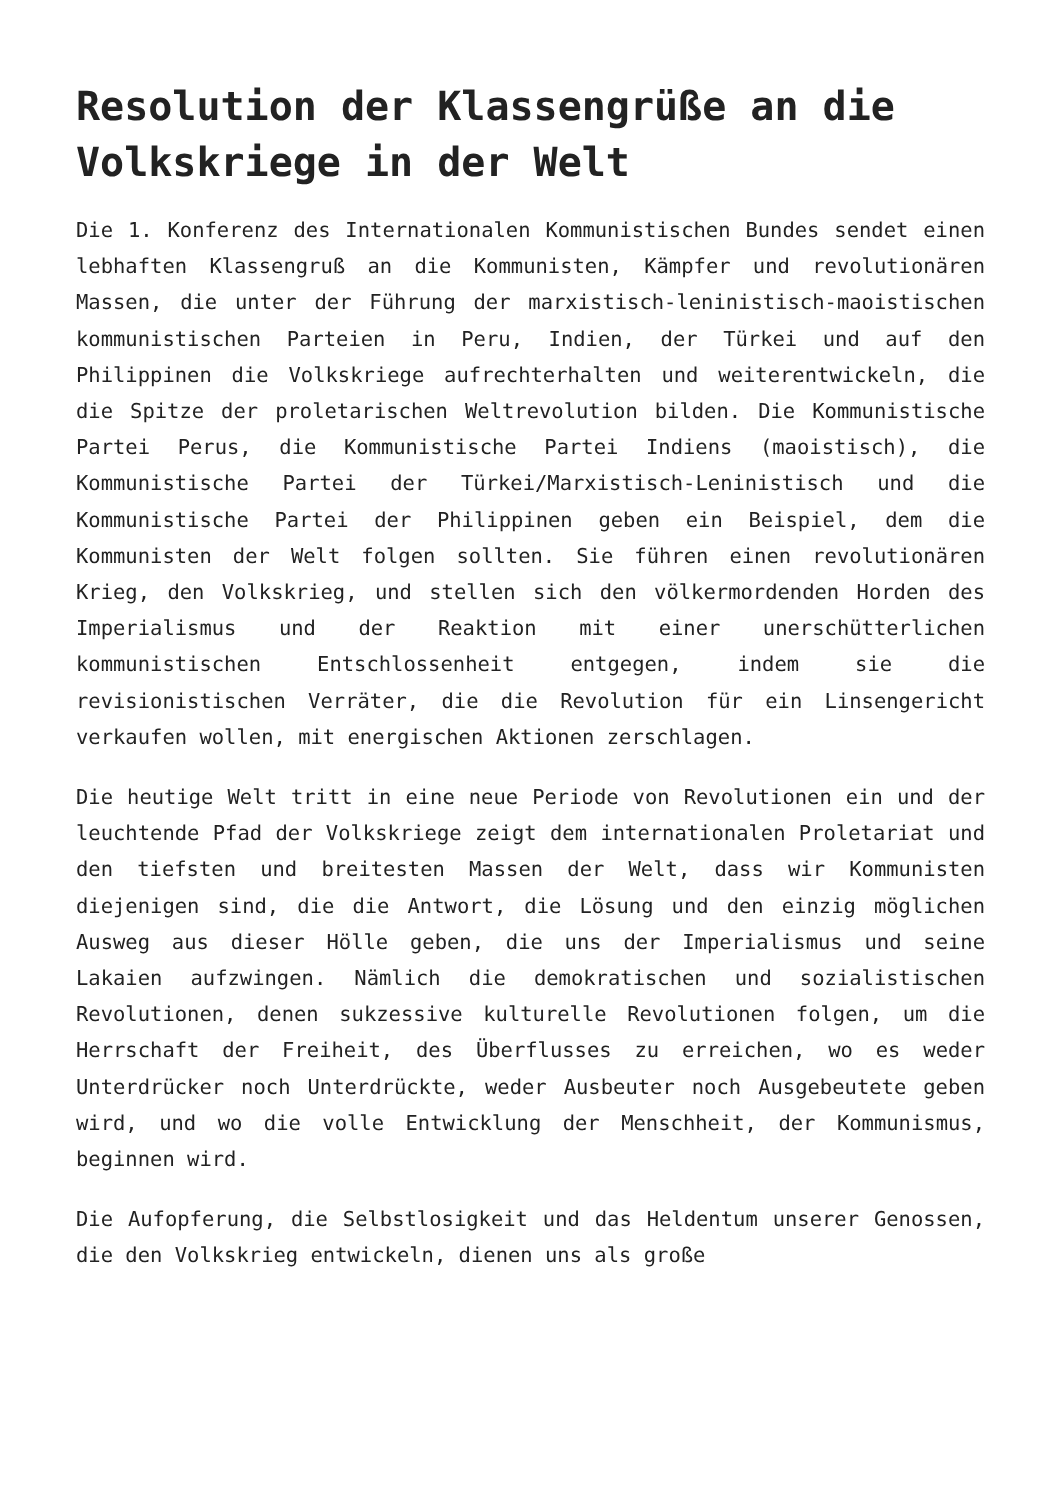Resolution der Klassengrüße an die Volkskriege in der Welt
Die 1. Konferenz des Internationalen Kommunistischen Bundes sendet einen lebhaften Klassengruß an die Kommunisten, Kämpfer und revolutionären Massen, die unter der Führung der marxistisch-leninistisch-maoistischen kommunistischen Parteien in Peru, Indien, der Türkei und auf den Philippinen die Volkskriege aufrechterhalten und weiterentwickeln, die die Spitze der proletarischen Weltrevolution bilden. Die Kommunistische Partei Perus, die Kommunistische Partei Indiens (maoistisch), die Kommunistische Partei der Türkei/Marxistisch-Leninistisch und die Kommunistische Partei der Philippinen geben ein Beispiel, dem die Kommunisten der Welt folgen sollten. Sie führen einen revolutionären Krieg, den Volkskrieg, und stellen sich den völkermordenden Horden des Imperialismus und der Reaktion mit einer unerschütterlichen kommunistischen Entschlossenheit entgegen, indem sie die revisionistischen Verräter, die die Revolution für ein Linsengericht verkaufen wollen, mit energischen Aktionen zerschlagen.
Die heutige Welt tritt in eine neue Periode von Revolutionen ein und der leuchtende Pfad der Volkskriege zeigt dem internationalen Proletariat und den tiefsten und breitesten Massen der Welt, dass wir Kommunisten diejenigen sind, die die Antwort, die Lösung und den einzig möglichen Ausweg aus dieser Hölle geben, die uns der Imperialismus und seine Lakaien aufzwingen. Nämlich die demokratischen und sozialistischen Revolutionen, denen sukzessive kulturelle Revolutionen folgen, um die Herrschaft der Freiheit, des Überflusses zu erreichen, wo es weder Unterdrücker noch Unterdrückte, weder Ausbeuter noch Ausgebeutete geben wird, und wo die volle Entwicklung der Menschheit, der Kommunismus, beginnen wird.
Die Aufopferung, die Selbstlosigkeit und das Heldentum unserer Genossen, die den Volkskrieg entwickeln, dienen uns als große